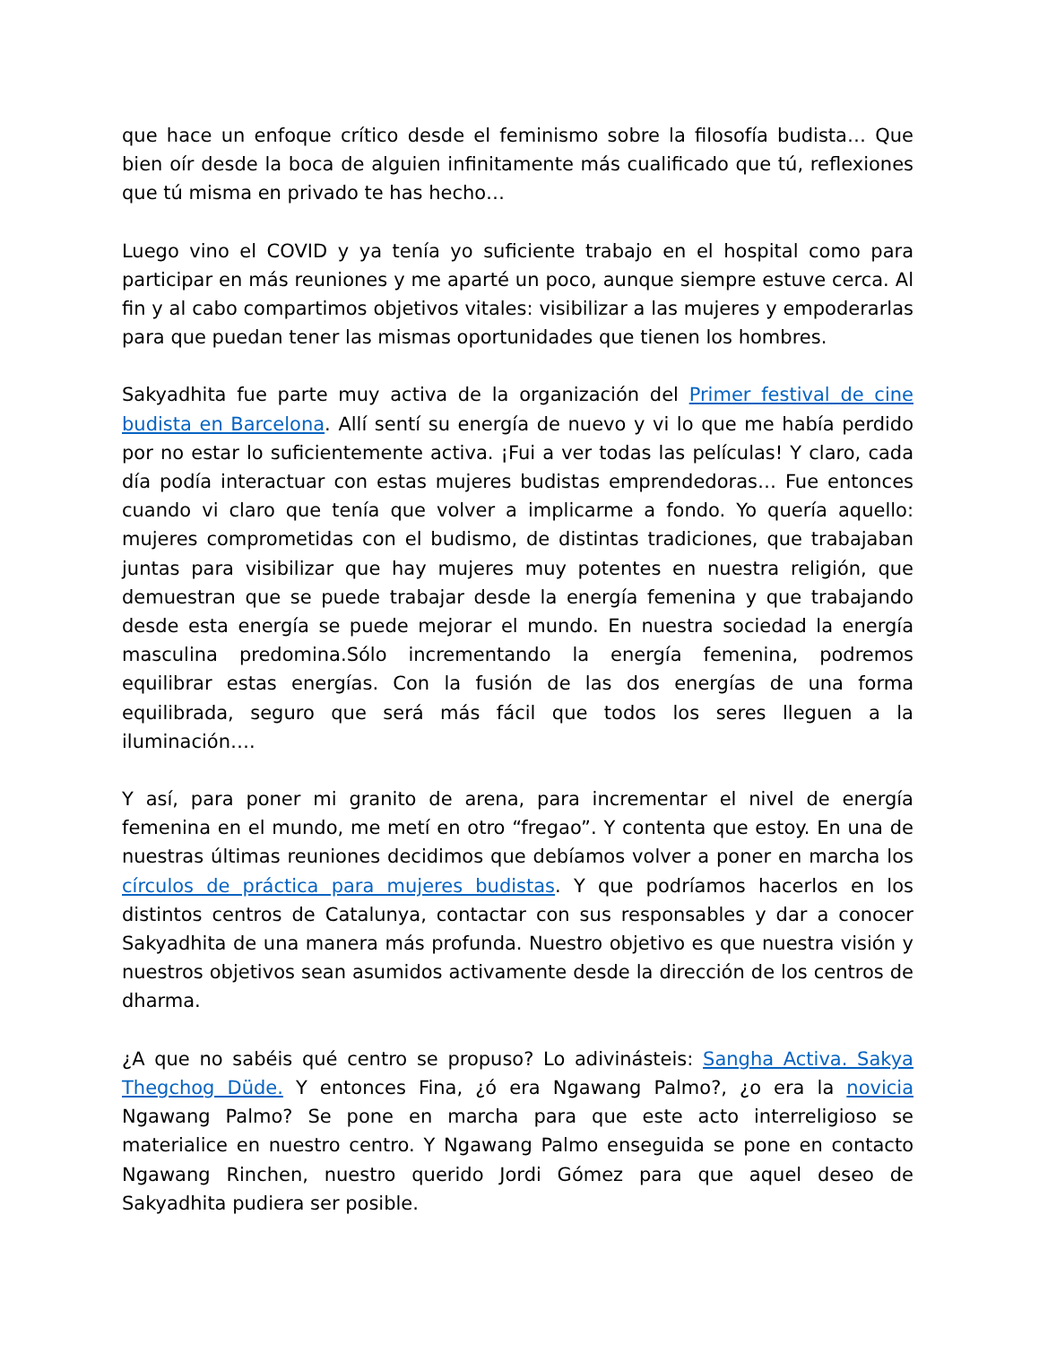que hace un enfoque crítico desde el feminismo sobre la filosofía budista… Que bien oír desde la boca de alguien infinitamente más cualificado que tú, reflexiones que tú misma en privado te has hecho…
Luego vino el COVID y ya tenía yo suficiente trabajo en el hospital como para participar en más reuniones y me aparté un poco, aunque siempre estuve cerca. Al fin y al cabo compartimos objetivos vitales: visibilizar a las mujeres y empoderarlas para que puedan tener las mismas oportunidades que tienen los hombres.
Sakyadhita fue parte muy activa de la organización del Primer festival de cine budista en Barcelona. Allí sentí su energía de nuevo y vi lo que me había perdido por no estar lo suficientemente activa. ¡Fui a ver todas las películas! Y claro, cada día podía interactuar con estas mujeres budistas emprendedoras… Fue entonces cuando vi claro que tenía que volver a implicarme a fondo. Yo quería aquello: mujeres comprometidas con el budismo, de distintas tradiciones, que trabajaban juntas para visibilizar que hay mujeres muy potentes en nuestra religión, que demuestran que se puede trabajar desde la energía femenina y que trabajando desde esta energía se puede mejorar el mundo. En nuestra sociedad la energía masculina predomina.Sólo incrementando la energía femenina, podremos equilibrar estas energías. Con la fusión de las dos energías de una forma equilibrada, seguro que será más fácil que todos los seres lleguen a la iluminación….
Y así, para poner mi granito de arena, para incrementar el nivel de energía femenina en el mundo, me metí en otro “fregao”. Y contenta que estoy. En una de nuestras últimas reuniones decidimos que debíamos volver a poner en marcha los círculos de práctica para mujeres budistas. Y que podríamos hacerlos en los distintos centros de Catalunya, contactar con sus responsables y dar a conocer Sakyadhita de una manera más profunda. Nuestro objetivo es que nuestra visión y nuestros objetivos sean asumidos activamente desde la dirección de los centros de dharma.
¿A que no sabéis qué centro se propuso? Lo adivinásteis: Sangha Activa. Sakya Thegchog Düde. Y entonces Fina, ¿ó era Ngawang Palmo?, ¿o era la novicia Ngawang Palmo? Se pone en marcha para que este acto interreligioso se materialice en nuestro centro. Y Ngawang Palmo enseguida se pone en contacto Ngawang Rinchen, nuestro querido Jordi Gómez para que aquel deseo de Sakyadhita pudiera ser posible.